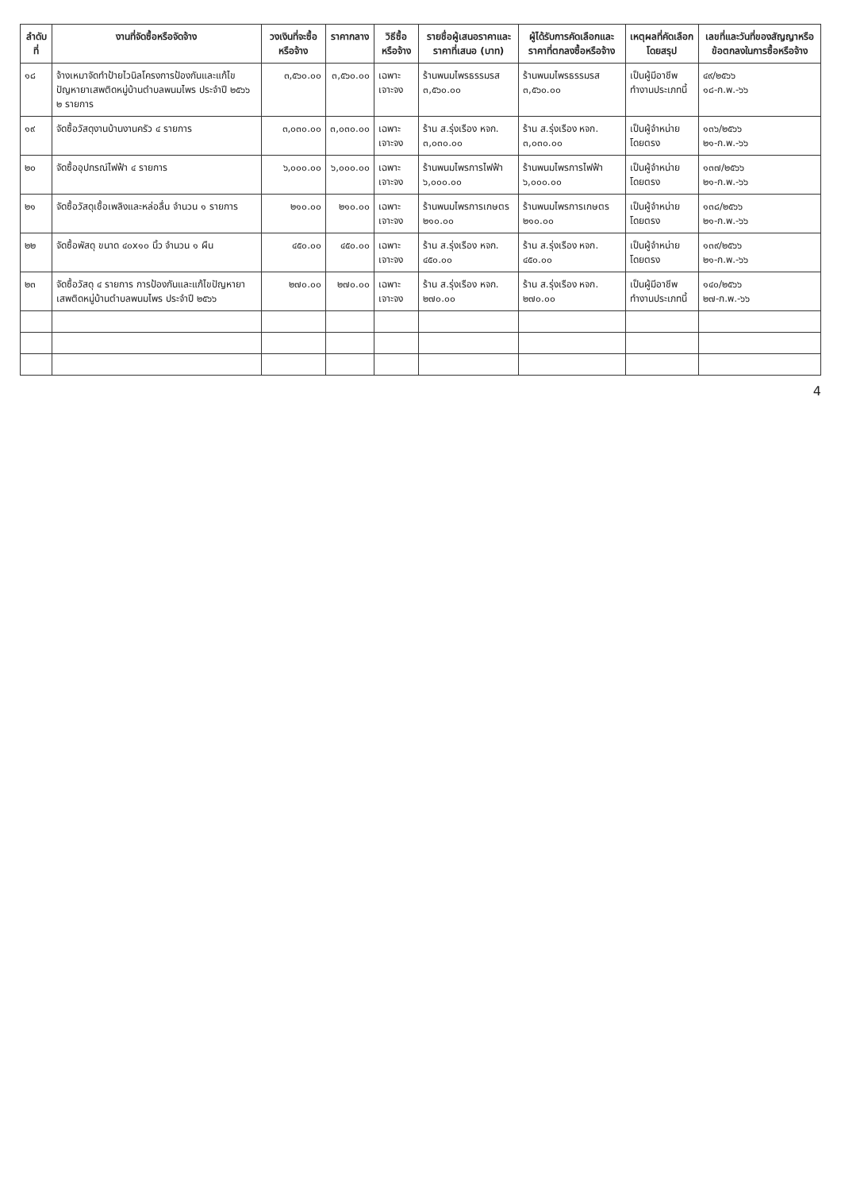| ลำดับที่ | งานที่จัดซื้อหรือจัดจ้าง | วงเงินที่จะซื้อหรือจ้าง | ราคากลาง | วิธีซื้อหรือจ้าง | รายชื่อผู้เสนอราคาและราคาที่เสนอ (บาท) | ผู้ได้รับการคัดเลือกและราคาที่ตกลงซื้อหรือจ้าง | เหตุผลที่คัดเลือกโดยสรุป | เลขที่และวันที่ของสัญญาหรือข้อตกลงในการซื้อหรือจ้าง |
| --- | --- | --- | --- | --- | --- | --- | --- | --- |
| ๑๘ | จ้างเหมาจัดทำป้ายไวนิลโครงการป้องกันและแก้ไขปัญหายาเสพติดหมู่บ้านตำบลพนมไพร ประจำปี ๒๕๖๖ ๒ รายการ | ๓,๕๖๐.๐๐ | ๓,๕๖๐.๐๐ | เฉพาะเจาะจง | ร้านพนมไพรธรรมรส ๓,๕๖๐.๐๐ | ร้านพนมไพรธรรมรส ๓,๕๖๐.๐๐ | เป็นผู้มีอาชีพ ทำงานประเภทนี้ | ๔๙/๒๕๖๖ ๑๘-ก.พ.-๖๖ |
| ๑๙ | จัดซื้อวัสดุงานบ้านงานครัว ๔ รายการ | ๓,๐๓๐.๐๐ | ๓,๐๓๐.๐๐ | เฉพาะเจาะจง | ร้าน ส.รุ่งเรือง หจก. ๓,๐๓๐.๐๐ | ร้าน ส.รุ่งเรือง หจก. ๓,๐๓๐.๐๐ | เป็นผู้จำหน่าย โดยตรง | ๑๓๖/๒๕๖๖ ๒๑-ก.พ.-๖๖ |
| ๒๐ | จัดซื้ออุปกรณ์ไฟฟ้า ๔ รายการ | ๖,๐๐๐.๐๐ | ๖,๐๐๐.๐๐ | เฉพาะเจาะจง | ร้านพนมไพรการไฟฟ้า ๖,๐๐๐.๐๐ | ร้านพนมไพรการไฟฟ้า ๖,๐๐๐.๐๐ | เป็นผู้จำหน่าย โดยตรง | ๑๓๗/๒๕๖๖ ๒๑-ก.พ.-๖๖ |
| ๒๑ | จัดซื้อวัสดุเชื้อเพลิงและหล่อลื่น จำนวน ๑ รายการ | ๒๑๐.๐๐ | ๒๑๐.๐๐ | เฉพาะเจาะจง | ร้านพนมไพรการเกษตร ๒๑๐.๐๐ | ร้านพนมไพรการเกษตร ๒๑๐.๐๐ | เป็นผู้จำหน่าย โดยตรง | ๑๓๘/๒๕๖๖ ๒๑-ก.พ.-๖๖ |
| ๒๒ | จัดซื้อพัสดุ ขนาด ๔๐x๑๐ นิ้ว จำนวน ๑ ผืน | ๔๕๐.๐๐ | ๔๕๐.๐๐ | เฉพาะเจาะจง | ร้าน ส.รุ่งเรือง หจก. ๔๕๐.๐๐ | ร้าน ส.รุ่งเรือง หจก. ๔๕๐.๐๐ | เป็นผู้จำหน่าย โดยตรง | ๑๓๙/๒๕๖๖ ๒๑-ก.พ.-๖๖ |
| ๒๓ | จัดซื้อวัสดุ ๔ รายการ การป้องกันและแก้ไขปัญหายาเสพติดหมู่บ้านตำบลพนมไพร ประจำปี ๒๕๖๖ | ๒๗๐.๐๐ | ๒๗๐.๐๐ | เฉพาะเจาะจง | ร้าน ส.รุ่งเรือง หจก. ๒๗๐.๐๐ | ร้าน ส.รุ่งเรือง หจก. ๒๗๐.๐๐ | เป็นผู้มีอาชีพ ทำงานประเภทนี้ | ๑๔๐/๒๕๖๖ ๒๗-ก.พ.-๖๖ |
4